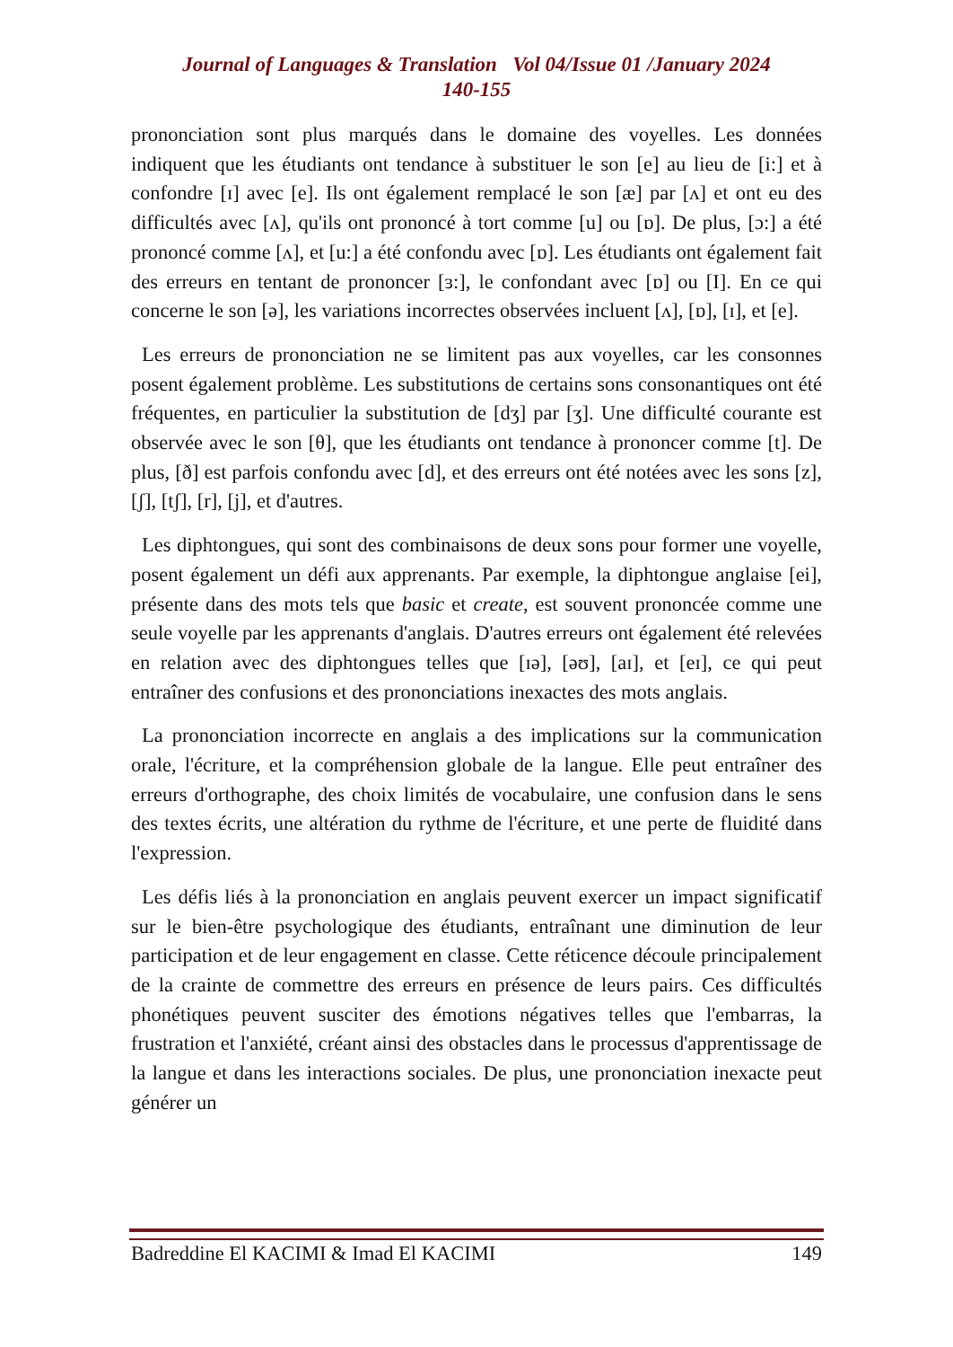Journal of Languages & Translation Vol 04/Issue 01 /January 2024
140-155
prononciation sont plus marqués dans le domaine des voyelles. Les données indiquent que les étudiants ont tendance à substituer le son [e] au lieu de [i:] et à confondre [ɪ] avec [e]. Ils ont également remplacé le son [æ] par [ʌ] et ont eu des difficultés avec [ʌ], qu'ils ont prononcé à tort comme [u] ou [ɒ]. De plus, [ɔ:] a été prononcé comme [ʌ], et [u:] a été confondu avec [ɒ]. Les étudiants ont également fait des erreurs en tentant de prononcer [ɜ:], le confondant avec [ɒ] ou [I]. En ce qui concerne le son [ə], les variations incorrectes observées incluent [ʌ], [ɒ], [ɪ], et [e].
Les erreurs de prononciation ne se limitent pas aux voyelles, car les consonnes posent également problème. Les substitutions de certains sons consonantiques ont été fréquentes, en particulier la substitution de [dʒ] par [ʒ]. Une difficulté courante est observée avec le son [θ], que les étudiants ont tendance à prononcer comme [t]. De plus, [ð] est parfois confondu avec [d], et des erreurs ont été notées avec les sons [z], [ʃ], [tʃ], [r], [j], et d'autres.
Les diphtongues, qui sont des combinaisons de deux sons pour former une voyelle, posent également un défi aux apprenants. Par exemple, la diphtongue anglaise [ei], présente dans des mots tels que basic et create, est souvent prononcée comme une seule voyelle par les apprenants d'anglais. D'autres erreurs ont également été relevées en relation avec des diphtongues telles que [ɪə], [əʊ], [aɪ], et [eɪ], ce qui peut entraîner des confusions et des prononciations inexactes des mots anglais.
La prononciation incorrecte en anglais a des implications sur la communication orale, l'écriture, et la compréhension globale de la langue. Elle peut entraîner des erreurs d'orthographe, des choix limités de vocabulaire, une confusion dans le sens des textes écrits, une altération du rythme de l'écriture, et une perte de fluidité dans l'expression.
Les défis liés à la prononciation en anglais peuvent exercer un impact significatif sur le bien-être psychologique des étudiants, entraînant une diminution de leur participation et de leur engagement en classe. Cette réticence découle principalement de la crainte de commettre des erreurs en présence de leurs pairs. Ces difficultés phonétiques peuvent susciter des émotions négatives telles que l'embarras, la frustration et l'anxiété, créant ainsi des obstacles dans le processus d'apprentissage de la langue et dans les interactions sociales. De plus, une prononciation inexacte peut générer un
Badreddine El KACIMI & Imad El KACIMI 149